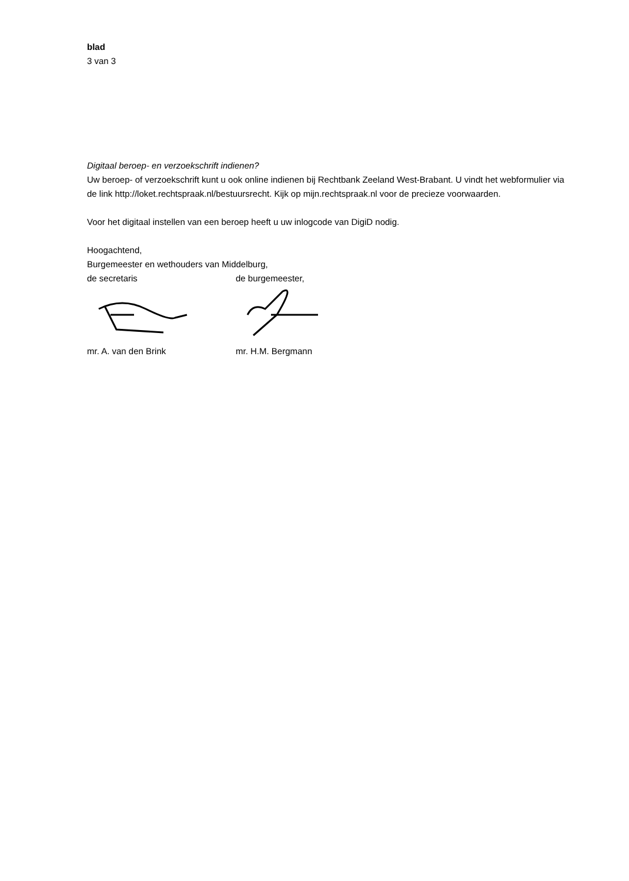blad
3 van 3
Digitaal beroep- en verzoekschrift indienen?
Uw beroep- of verzoekschrift kunt u ook online indienen bij Rechtbank Zeeland West-Brabant. U vindt het webformulier via de link http://loket.rechtspraak.nl/bestuursrecht. Kijk op mijn.rechtspraak.nl voor de precieze voorwaarden.
Voor het digitaal instellen van een beroep heeft u uw inlogcode van DigiD nodig.
Hoogachtend,
Burgemeester en wethouders van Middelburg,
de secretaris de burgemeester,
mr. A. van den Brink mr. H.M. Bergmann